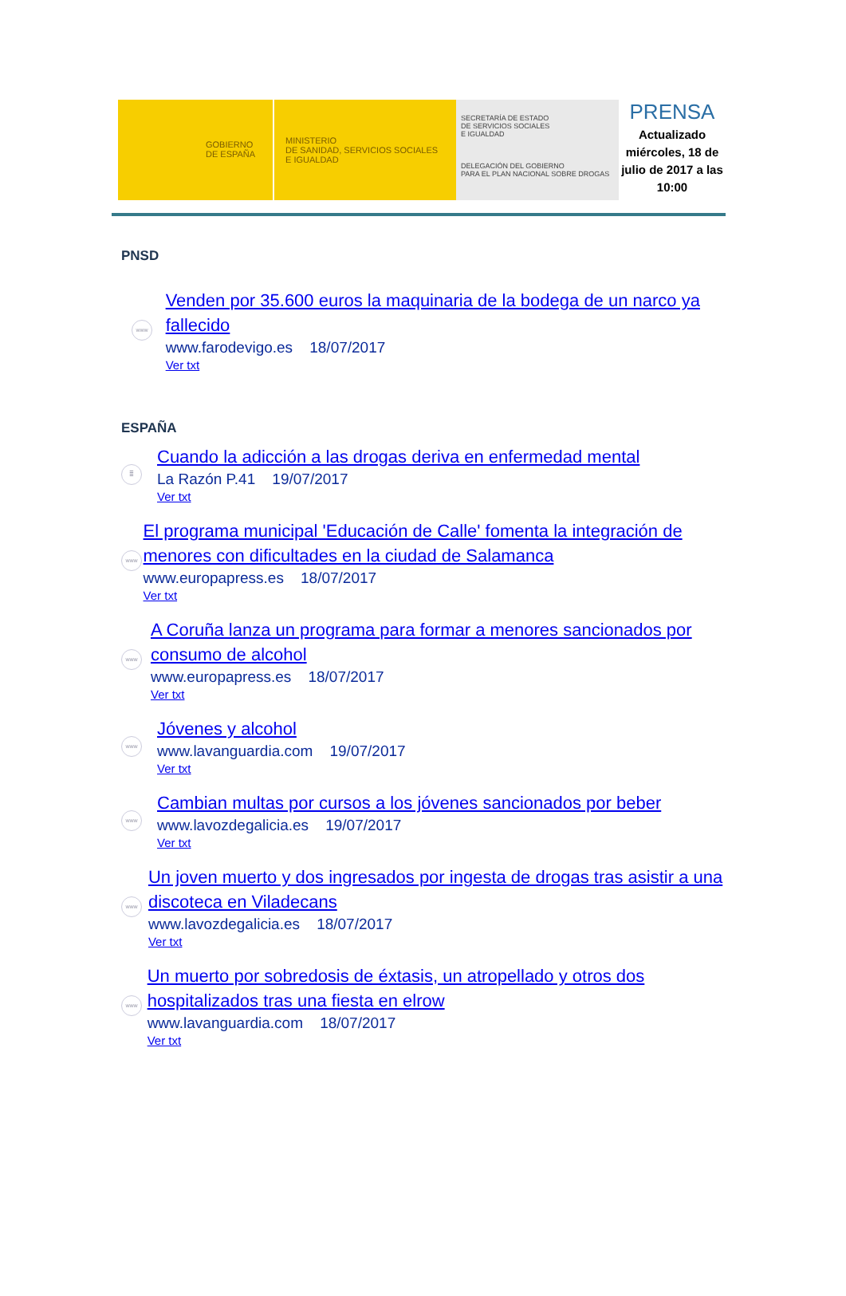GOBIERNO
DE ESPAÑA
MINISTERIO
DE SANIDAD, SERVICIOS SOCIALES
E IGUALDAD
SECRETARÍA DE ESTADO
DE SERVICIOS SOCIALES
E IGUALDAD
DELEGACIÓN DEL GOBIERNO
PARA EL PLAN NACIONAL SOBRE DROGAS
PRENSA
Actualizado miércoles, 18 de julio de 2017 a las 10:00
PNSD
www
Venden por 35.600 euros la maquinaria de la bodega de un narco ya fallecido
www.farodevigo.es 18/07/2017
Ver txt
ESPAÑA
≣
Cuando la adicción a las drogas deriva en enfermedad mental
La Razón P.41 19/07/2017
Ver txt
www
El programa municipal 'Educación de Calle' fomenta la integración de menores con dificultades en la ciudad de Salamanca
www.europapress.es 18/07/2017
Ver txt
www
A Coruña lanza un programa para formar a menores sancionados por consumo de alcohol
www.europapress.es 18/07/2017
Ver txt
www
Jóvenes y alcohol
www.lavanguardia.com 19/07/2017
Ver txt
www
Cambian multas por cursos a los jóvenes sancionados por beber
www.lavozdegalicia.es 19/07/2017
Ver txt
www
Un joven muerto y dos ingresados por ingesta de drogas tras asistir a una discoteca en Viladecans
www.lavozdegalicia.es 18/07/2017
Ver txt
www
Un muerto por sobredosis de éxtasis, un atropellado y otros dos hospitalizados tras una fiesta en elrow
www.lavanguardia.com 18/07/2017
Ver txt